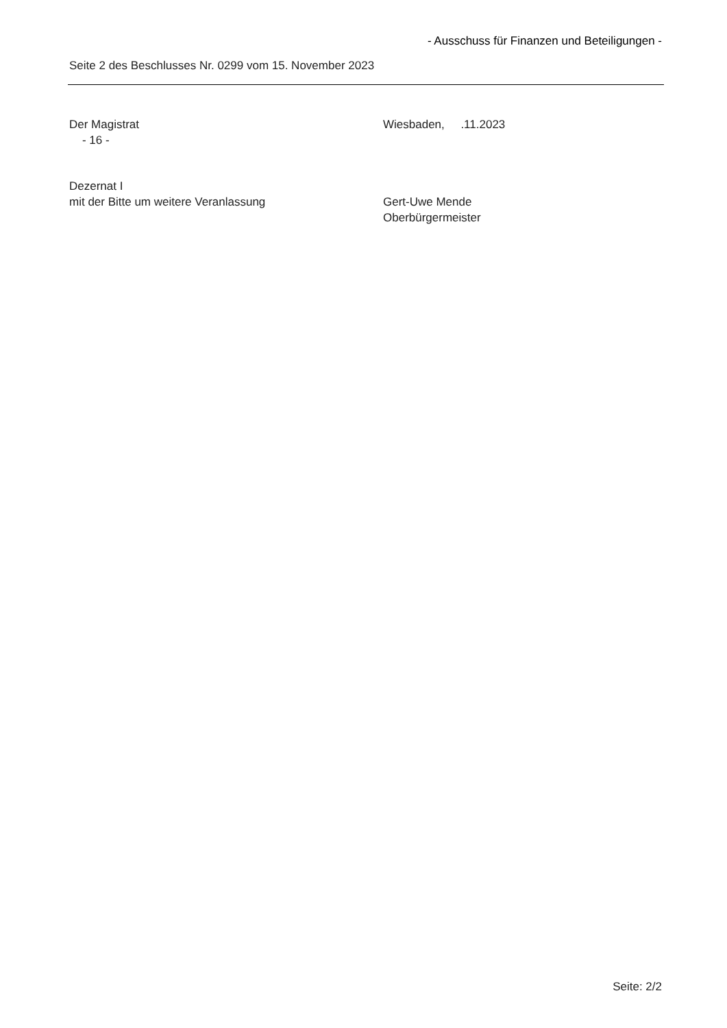- Ausschuss für Finanzen und Beteiligungen -
Seite 2 des Beschlusses Nr. 0299 vom 15. November 2023
Der Magistrat
- 16 -
Wiesbaden, .11.2023
Dezernat I
mit der Bitte um weitere Veranlassung
Gert-Uwe Mende
Oberbürgermeister
Seite: 2/2